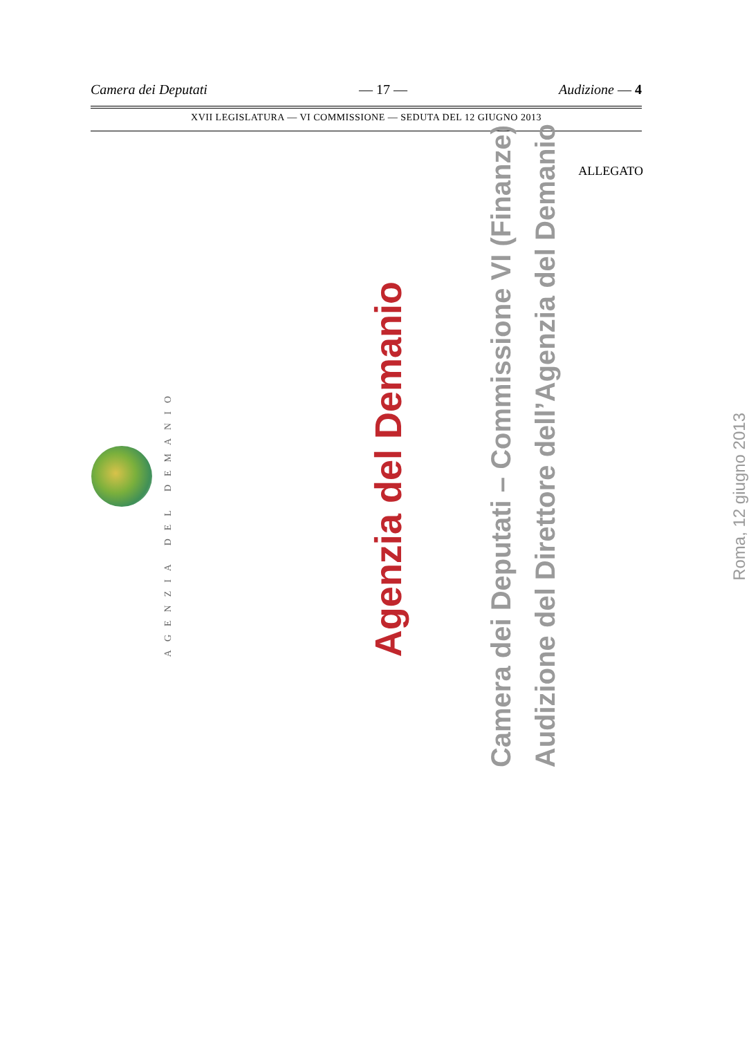Camera dei Deputati — 17 — Audizione — 4
XVII LEGISLATURA — VI COMMISSIONE — SEDUTA DEL 12 GIUGNO 2013
ALLEGATO
AGENZIA DEL DEMANIO
Agenzia del Demanio
Camera dei Deputati – Commissione VI (Finanze)
Audizione del Direttore dell’Agenzia del Demanio
Roma, 12 giugno 2013